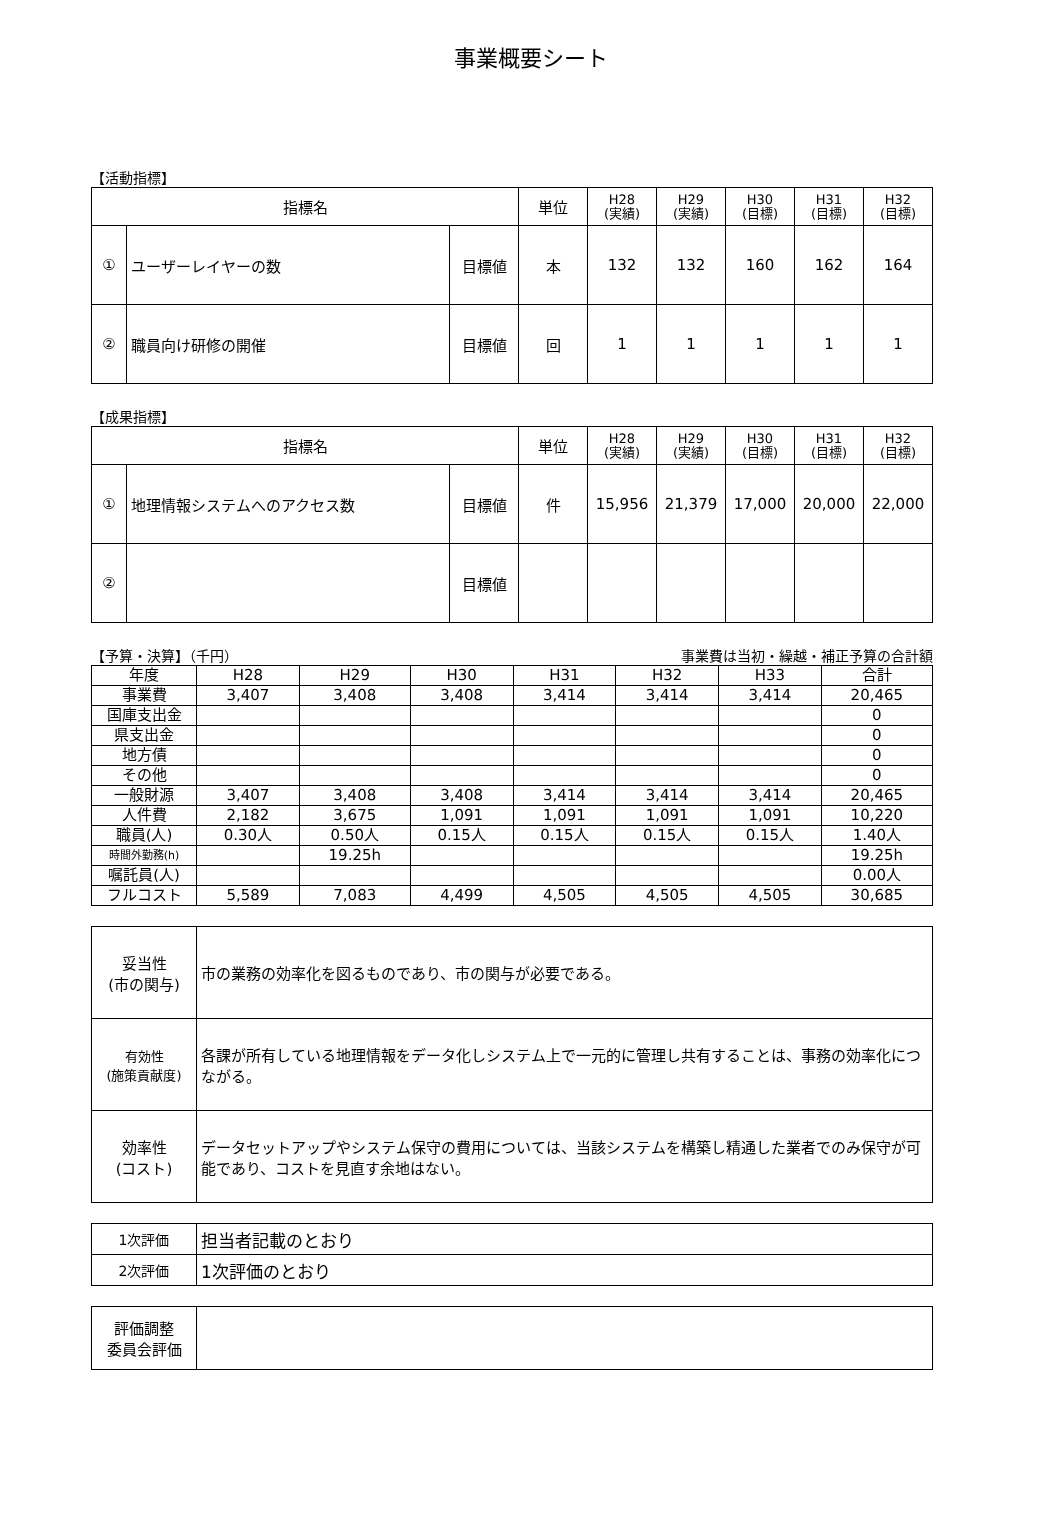事業概要シート
【活動指標】
| 指標名 | | | 単位 | H28 (実績) | H29 (実績) | H30 (目標) | H31 (目標) | H32 (目標) |
| --- | --- | --- | --- | --- | --- | --- | --- | --- |
| ① | ユーザーレイヤーの数 | 目標値 | 本 | 132 | 132 | 160 | 162 | 164 |
| ② | 職員向け研修の開催 | 目標値 | 回 | 1 | 1 | 1 | 1 | 1 |
【成果指標】
| 指標名 | | | 単位 | H28 (実績) | H29 (実績) | H30 (目標) | H31 (目標) | H32 (目標) |
| --- | --- | --- | --- | --- | --- | --- | --- | --- |
| ① | 地理情報システムへのアクセス数 | 目標値 | 件 | 15,956 | 21,379 | 17,000 | 20,000 | 22,000 |
| ② | | 目標値 | | | | | | |
【予算・決算】（千円） 事業費は当初・繰越・補正予算の合計額
| 年度 | H28 | H29 | H30 | H31 | H32 | H33 | 合計 |
| 事業費 | 3,407 | 3,408 | 3,408 | 3,414 | 3,414 | 3,414 | 20,465 |
| 国庫支出金 | | | | | | | 0 |
| 県支出金 | | | | | | | 0 |
| 地方債 | | | | | | | 0 |
| その他 | | | | | | | 0 |
| 一般財源 | 3,407 | 3,408 | 3,408 | 3,414 | 3,414 | 3,414 | 20,465 |
| 人件費 | 2,182 | 3,675 | 1,091 | 1,091 | 1,091 | 1,091 | 10,220 |
| 職員(人) | 0.30人 | 0.50人 | 0.15人 | 0.15人 | 0.15人 | 0.15人 | 1.40人 |
| 時間外勤務(h) | | 19.25h | | | | | 19.25h |
| 嘱託員(人) | | | | | | | 0.00人 |
| フルコスト | 5,589 | 7,083 | 4,499 | 4,505 | 4,505 | 4,505 | 30,685 |
| 妥当性 (市の関与) | 市の業務の効率化を図るものであり、市の関与が必要である。 |
| 有効性 (施策貢献度) | 各課が所有している地理情報をデータ化しシステム上で一元的に管理し共有することは、事務の効率化につながる。 |
| 効率性 (コスト) | データセットアップやシステム保守の費用については、当該システムを構築し精通した業者でのみ保守が可能であり、コストを見直す余地はない。 |
| 1次評価 | 担当者記載のとおり |
| 2次評価 | 1次評価のとおり |
| 評価調整 委員会評価 | |